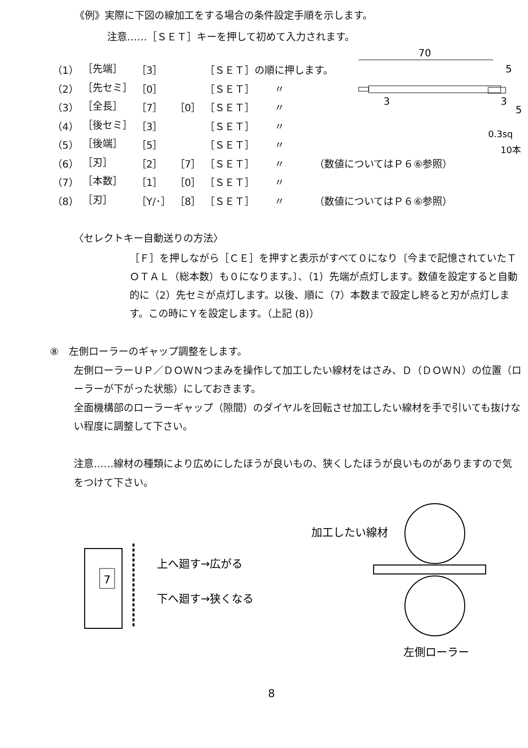《例》実際に下図の線加工をする場合の条件設定手順を示します。
注意‥‥‥［ＳＥＴ］キーを押して初めて入力されます。
| （1） | ［先端］ | ［3］ | | ［ＳＥＴ］の順に押します。 |
| （2） | ［先セミ］ | ［0］ | | ［ＳＥＴ］ 〃 |
| （3） | ［全長］ | ［7］ | ［0］ | ［ＳＥＴ］ 〃 |
| （4） | ［後セミ］ | ［3］ | | ［ＳＥＴ］ 〃 |
| （5） | ［後端］ | ［5］ | | ［ＳＥＴ］ 〃 |
| （6） | ［刃］ | ［2］ | ［7］ | ［ＳＥＴ］ 〃 （数値についてはＰ６⑥参照） |
| （7） | ［本数］ | ［1］ | ［0］ | ［ＳＥＴ］ 〃 |
| （8） | ［刃］ | ［Y/･］ | ［8］ | ［ＳＥＴ］ 〃 （数値についてはＰ６⑥参照） |
70
5
3
3
5
0.3sq
10本
〈セレクトキー自動送りの方法〉
［Ｆ］を押しながら［ＣＥ］を押すと表示がすべて０になり〔今まで記憶されていたＴＯＴＡＬ（総本数）も０になります。〕、（1）先端が点灯します。数値を設定すると自動的に（2）先セミが点灯します。以後、順に（7）本数まで設定し終ると刃が点灯します。この時にＹを設定します。（上記 (8)）
⑧　左側ローラーのギャップ調整をします。
左側ローラーＵＰ／ＤＯＷＮつまみを操作して加工したい線材をはさみ、Ｄ（ＤＯＷＮ）の位置（ローラーが下がった状態）にしておきます。
全面機構部のローラーギャップ（隙間）のダイヤルを回転させ加工したい線材を手で引いても抜けない程度に調整して下さい。
注意‥‥‥線材の種類により広めにしたほうが良いもの、狭くしたほうが良いものがありますので気をつけて下さい。
7
上へ廻す→広がる
下へ廻す→狭くなる
加工したい線材
左側ローラー
8